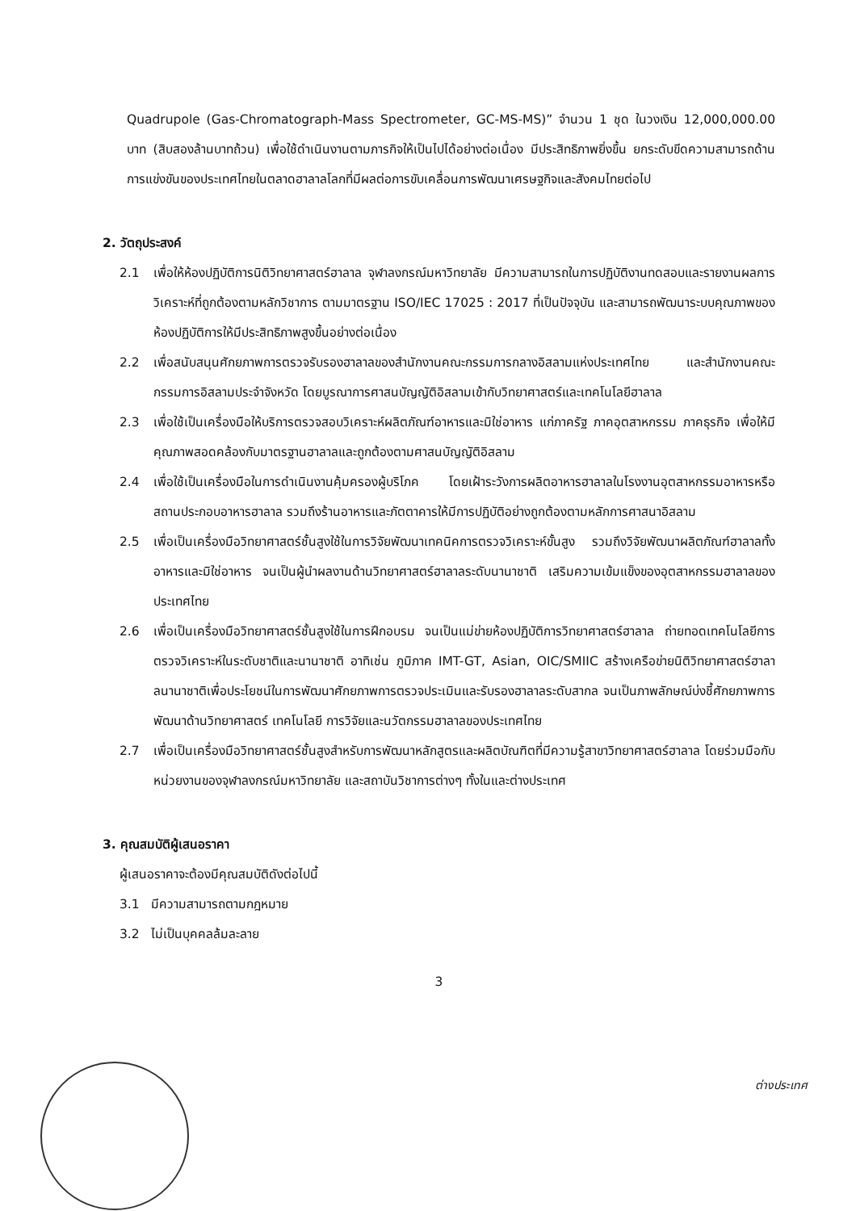Quadrupole (Gas-Chromatograph-Mass Spectrometer, GC-MS-MS)” จำนวน 1 ชุด ในวงเงิน 12,000,000.00 บาท (สิบสองล้านบาทถ้วน) เพื่อใช้ดำเนินงานตามภารกิจให้เป็นไปได้อย่างต่อเนื่อง มีประสิทธิภาพยิ่งขึ้น ยกระดับขีดความสามารถด้านการแข่งขันของประเทศไทยในตลาดฮาลาลโลกที่มีผลต่อการขับเคลื่อนการพัฒนาเศรษฐกิจและสังคมไทยต่อไป
2. วัตถุประสงค์
2.1 เพื่อให้ห้องปฏิบัติการนิติวิทยาศาสตร์ฮาลาล จุฬาลงกรณ์มหาวิทยาลัย มีความสามารถในการปฏิบัติงานทดสอบและรายงานผลการวิเคราะห์ที่ถูกต้องตามหลักวิชาการ ตามมาตรฐาน ISO/IEC 17025 : 2017 ที่เป็นปัจจุบัน และสามารถพัฒนาระบบคุณภาพของห้องปฏิบัติการให้มีประสิทธิภาพสูงขึ้นอย่างต่อเนื่อง
2.2 เพื่อสนับสนุนศักยภาพการตรวจรับรองฮาลาลของสำนักงานคณะกรรมการกลางอิสลามแห่งประเทศไทย และสำนักงานคณะกรรมการอิสลามประจำจังหวัด โดยบูรณาการศาสนบัญญัติอิสลามเข้ากับวิทยาศาสตร์และเทคโนโลยีฮาลาล
2.3 เพื่อใช้เป็นเครื่องมือให้บริการตรวจสอบวิเคราะห์ผลิตภัณฑ์อาหารและมิใช่อาหาร แก่ภาครัฐ ภาคอุตสาหกรรม ภาคธุรกิจ เพื่อให้มีคุณภาพสอดคล้องกับมาตรฐานฮาลาลและถูกต้องตามศาสนบัญญัติอิสลาม
2.4 เพื่อใช้เป็นเครื่องมือในการดำเนินงานคุ้มครองผู้บริโภค โดยเฝ้าระวังการผลิตอาหารฮาลาลในโรงงานอุตสาหกรรมอาหารหรือสถานประกอบอาหารฮาลาล รวมถึงร้านอาหารและภัตตาคารให้มีการปฏิบัติอย่างถูกต้องตามหลักการศาสนาอิสลาม
2.5 เพื่อเป็นเครื่องมือวิทยาศาสตร์ชั้นสูงใช้ในการวิจัยพัฒนาเทคนิคการตรวจวิเคราะห์ขั้นสูง รวมถึงวิจัยพัฒนาผลิตภัณฑ์ฮาลาลทั้งอาหารและมิใช่อาหาร จนเป็นผู้นำผลงานด้านวิทยาศาสตร์ฮาลาลระดับนานาชาติ เสริมความเข้มแข็งของอุตสาหกรรมฮาลาลของประเทศไทย
2.6 เพื่อเป็นเครื่องมือวิทยาศาสตร์ชั้นสูงใช้ในการฝึกอบรม จนเป็นแม่ข่ายห้องปฏิบัติการวิทยาศาสตร์ฮาลาล ถ่ายทอดเทคโนโลยีการตรวจวิเคราะห์ในระดับชาติและนานาชาติ อาทิเช่น ภูมิภาค IMT-GT, Asian, OIC/SMIIC สร้างเครือข่ายนิติวิทยาศาสตร์ฮาลาลนานาชาติเพื่อประโยชน์ในการพัฒนาศักยภาพการตรวจประเมินและรับรองฮาลาลระดับสากล จนเป็นภาพลักษณ์บ่งชี้ศักยภาพการพัฒนาด้านวิทยาศาสตร์ เทคโนโลยี การวิจัยและนวัตกรรมฮาลาลของประเทศไทย
2.7 เพื่อเป็นเครื่องมือวิทยาศาสตร์ชั้นสูงสำหรับการพัฒนาหลักสูตรและผลิตบัณฑิตที่มีความรู้สาขาวิทยาศาสตร์ฮาลาล โดยร่วมมือกับหน่วยงานของจุฬาลงกรณ์มหาวิทยาลัย และสถาบันวิชาการต่างๆ ทั้งในและต่างประเทศ
3. คุณสมบัติผู้เสนอราคา
ผู้เสนอราคาจะต้องมีคุณสมบัติดังต่อไปนี้
3.1 มีความสามารถตามกฎหมาย
3.2 ไม่เป็นบุคคลล้มละลาย
3
ต่างประเทศ